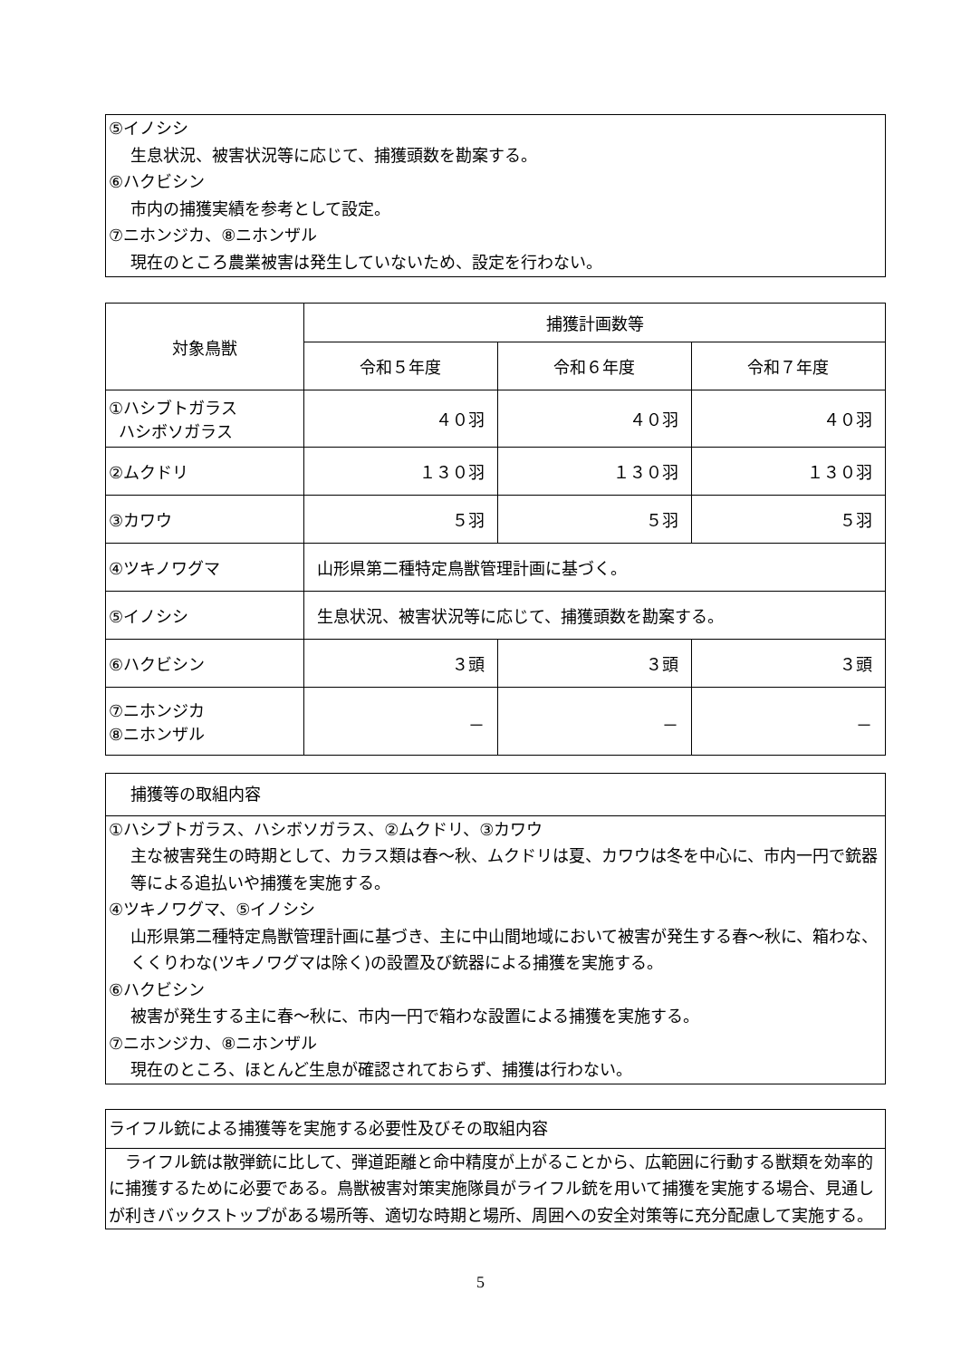⑤イノシシ
生息状況、被害状況等に応じて、捕獲頭数を勘案する。
⑥ハクビシン
市内の捕獲実績を参考として設定。
⑦ニホンジカ、⑧ニホンザル
現在のところ農業被害は発生していないため、設定を行わない。
| 対象鳥獣 | 捕獲計画数等 | | |
| | 令和５年度 | 令和６年度 | 令和７年度 |
| ①ハシブトガラス ハシボソガラス | ４０羽 | ４０羽 | ４０羽 |
| ②ムクドリ | １３０羽 | １３０羽 | １３０羽 |
| ③カワウ | ５羽 | ５羽 | ５羽 |
| ④ツキノワグマ | 山形県第二種特定鳥獣管理計画に基づく。 | | |
| ⑤イノシシ | 生息状況、被害状況等に応じて、捕獲頭数を勘案する。 | | |
| ⑥ハクビシン | ３頭 | ３頭 | ３頭 |
| ⑦ニホンジカ ⑧ニホンザル | － | － | － |
捕獲等の取組内容
①ハシブトガラス、ハシボソガラス、②ムクドリ、③カワウ
主な被害発生の時期として、カラス類は春～秋、ムクドリは夏、カワウは冬を中心に、市内一円で銃器等による追払いや捕獲を実施する。
④ツキノワグマ、⑤イノシシ
山形県第二種特定鳥獣管理計画に基づき、主に中山間地域において被害が発生する春～秋に、箱わな、くくりわな(ツキノワグマは除く)の設置及び銃器による捕獲を実施する。
⑥ハクビシン
被害が発生する主に春～秋に、市内一円で箱わな設置による捕獲を実施する。
⑦ニホンジカ、⑧ニホンザル
現在のところ、ほとんど生息が確認されておらず、捕獲は行わない。
ライフル銃による捕獲等を実施する必要性及びその取組内容
　ライフル銃は散弾銃に比して、弾道距離と命中精度が上がることから、広範囲に行動する獣類を効率的に捕獲するために必要である。鳥獣被害対策実施隊員がライフル銃を用いて捕獲を実施する場合、見通しが利きバックストップがある場所等、適切な時期と場所、周囲への安全対策等に充分配慮して実施する。
5